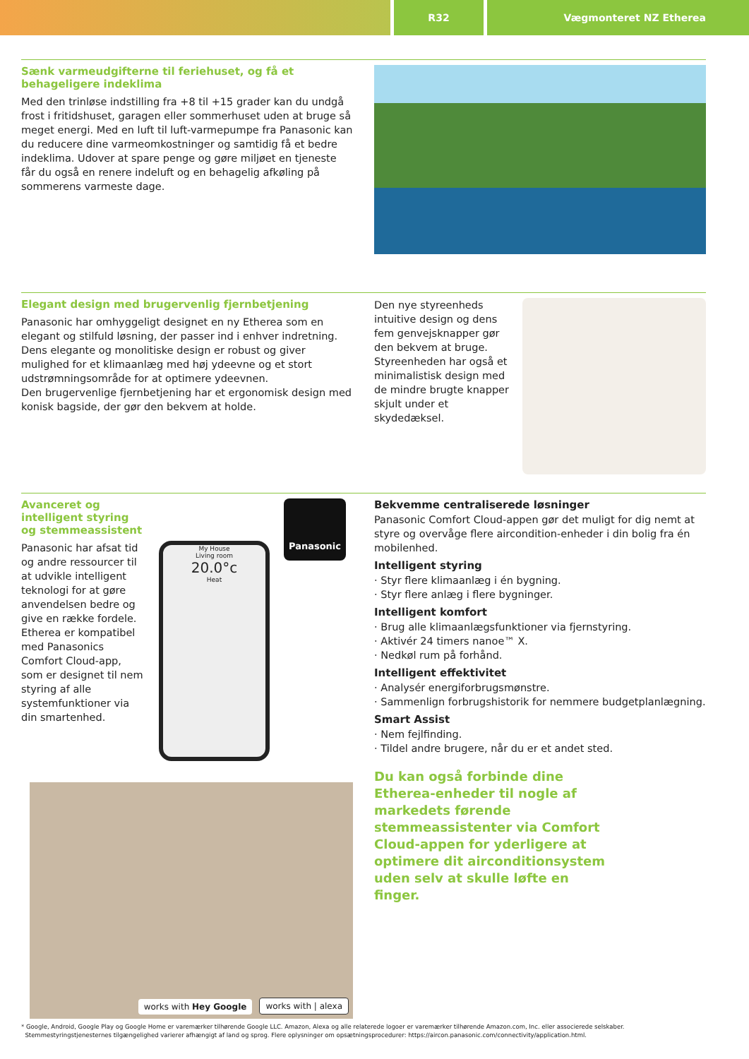R32 Vægmonteret NZ Etherea
Sænk varmeudgifterne til feriehuset, og få et behageligere indeklima
Med den trinløse indstilling fra +8 til +15 grader kan du undgå frost i fritidshuset, garagen eller sommerhuset uden at bruge så meget energi. Med en luft til luft-varmepumpe fra Panasonic kan du reducere dine varmeomkostninger og samtidig få et bedre indeklima. Udover at spare penge og gøre miljøet en tjeneste får du også en renere indeluft og en behagelig afkøling på sommerens varmeste dage.
Elegant design med brugervenlig fjernbetjening
Panasonic har omhyggeligt designet en ny Etherea som en elegant og stilfuld løsning, der passer ind i enhver indretning. Dens elegante og monolitiske design er robust og giver mulighed for et klimaanlæg med høj ydeevne og et stort udstrømningsområde for at optimere ydeevnen.
Den brugervenlige fjernbetjening har et ergonomisk design med konisk bagside, der gør den bekvem at holde.
Den nye styreenheds intuitive design og dens fem genvejsknapper gør den bekvem at bruge. Styreenheden har også et minimalistisk design med de mindre brugte knapper skjult under et skydedæksel.
Avanceret og intelligent styring og stemmeassistent
Panasonic har afsat tid og andre ressourcer til at udvikle intelligent teknologi for at gøre anvendelsen bedre og give en række fordele. Etherea er kompatibel med Panasonics Comfort Cloud-app, som er designet til nem styring af alle systemfunktioner via din smartenhed.
My House
Living room
20.0°c
Heat
Panasonic
works with Hey Google
works with | alexa
Bekvemme centraliserede løsninger
Panasonic Comfort Cloud-appen gør det muligt for dig nemt at styre og overvåge flere aircondition-enheder i din bolig fra én mobilenhed.
Intelligent styring
· Styr flere klimaanlæg i én bygning.
· Styr flere anlæg i flere bygninger.
Intelligent komfort
· Brug alle klimaanlægsfunktioner via fjernstyring.
· Aktivér 24 timers nanoe™ X.
· Nedkøl rum på forhånd.
Intelligent effektivitet
· Analysér energiforbrugsmønstre.
· Sammenlign forbrugshistorik for nemmere budgetplanlægning.
Smart Assist
· Nem fejlfinding.
· Tildel andre brugere, når du er et andet sted.
Du kan også forbinde dine Etherea-enheder til nogle af markedets førende stemmeassistenter via Comfort Cloud-appen for yderligere at optimere dit airconditionsystem uden selv at skulle løfte en finger.
* Google, Android, Google Play og Google Home er varemærker tilhørende Google LLC. Amazon, Alexa og alle relaterede logoer er varemærker tilhørende Amazon.com, Inc. eller associerede selskaber.
Stemmestyringstjenesternes tilgængelighed varierer afhængigt af land og sprog. Flere oplysninger om opsætningsprocedurer: https://aircon.panasonic.com/connectivity/application.html.